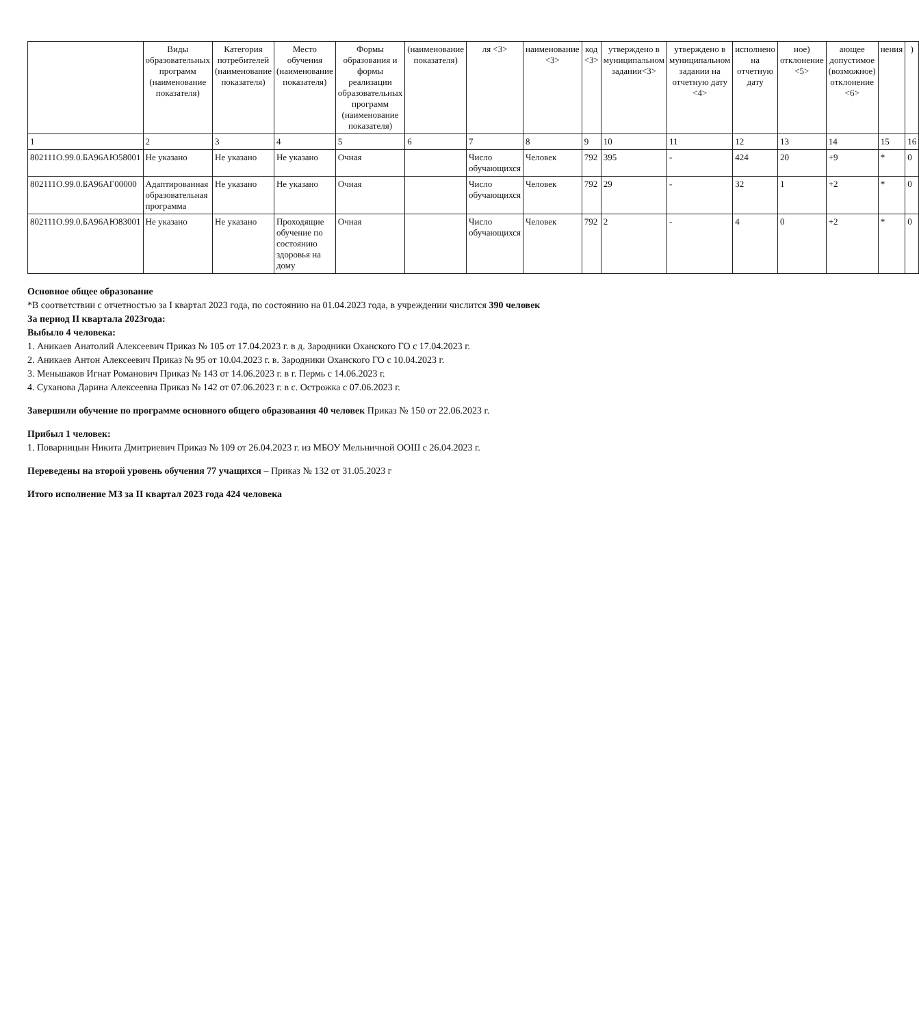| | Виды образовательных программ (наименование показателя) | Категория потребителей (наименование показателя) | Место обучения (наименование показателя) | Формы образования и формы реализации образовательных программ (наименование показателя) | (наименование показателя) | ля <3> | наименование <3> | код <3> | утверждено в муниципальном задании<3> | утверждено в муниципальном задании на отчетную дату <4> | исполнено на отчетную дату | ное) отклонение <5> | ающее допустимое (возможное) отклонение <6> | нения | ) |
| --- | --- | --- | --- | --- | --- | --- | --- | --- | --- | --- | --- | --- | --- | --- | --- |
| 1 | 2 | 3 | 4 | 5 | 6 | 7 | 8 | 9 | 10 | 11 | 12 | 13 | 14 | 15 | 16 |
| 802111О.99.0.БА96АЮ58001 | Не указано | Не указано | Не указано | Очная | | Число обучающихся | Человек | 792 | 395 | - | 424 | 20 | +9 | * | 0 |
| 802111О.99.0.БА96АГ00000 | Адаптированная образовательная программа | Не указано | Не указано | Очная | | Число обучающихся | Человек | 792 | 29 | - | 32 | 1 | +2 | * | 0 |
| 802111О.99.0.БА96АЮ83001 | Не указано | Не указано | Проходящие обучение по состоянию здоровья на дому | Очная | | Число обучающихся | Человек | 792 | 2 | - | 4 | 0 | +2 | * | 0 |
Основное общее образование
*В соответствии с отчетностью за I квартал 2023 года, по состоянию на 01.04.2023 года, в учреждении числится 390 человек
За период II квартала 2023года:
Выбыло 4 человека:
1. Аникаев Анатолий Алексеевич Приказ № 105 от 17.04.2023 г. в д. Зародники Оханского ГО с 17.04.2023 г.
2. Аникаев Антон Алексеевич Приказ № 95 от 10.04.2023 г. в. Зародники Оханского ГО с 10.04.2023 г.
3. Меньшаков Игнат Романович Приказ № 143 от 14.06.2023 г. в г. Пермь с 14.06.2023 г.
4. Суханова Дарина Алексеевна Приказ № 142 от 07.06.2023 г. в с. Острожка с 07.06.2023 г.
Завершили обучение по программе основного общего образования 40 человек Приказ № 150 от 22.06.2023 г.
Прибыл 1 человек:
1. Поварницын Никита Дмитриевич Приказ № 109 от 26.04.2023 г. из МБОУ Мельничной ООШ с 26.04.2023 г.
Переведены на второй уровень обучения 77 учащихся – Приказ № 132 от 31.05.2023 г
Итого исполнение МЗ за II квартал 2023 года 424 человека